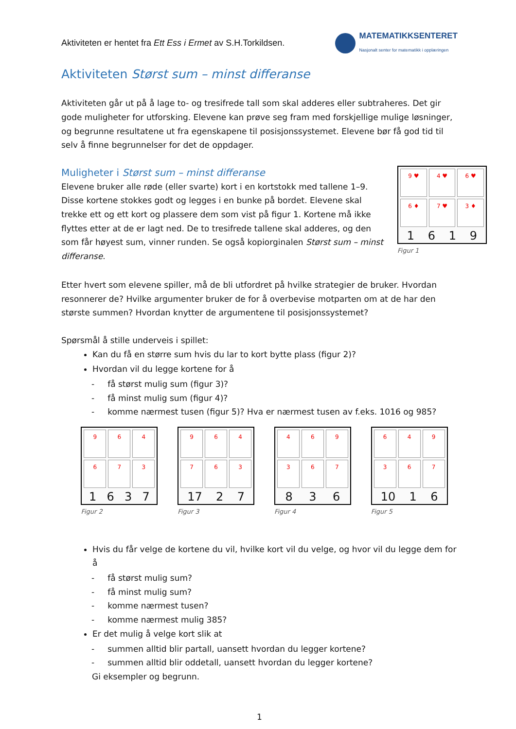Aktiviteten er hentet fra Ett Ess i Ermet av S.H.Torkildsen.
MATEMATIKKSENTERET
Nasjonalt senter for matematikk i opplæringen
Aktiviteten Størst sum – minst differanse
Aktiviteten går ut på å lage to- og tresifrede tall som skal adderes eller subtraheres. Det gir gode muligheter for utforsking. Elevene kan prøve seg fram med forskjellige mulige løsninger, og begrunne resultatene ut fra egenskapene til posisjonssystemet. Elevene bør få god tid til selv å finne begrunnelser for det de oppdager.
Muligheter i Størst sum – minst differanse
Elevene bruker alle røde (eller svarte) kort i en kortstokk med tallene 1–9. Disse kortene stokkes godt og legges i en bunke på bordet. Elevene skal trekke ett og ett kort og plassere dem som vist på figur 1. Kortene må ikke flyttes etter at de er lagt ned. De to tresifrede tallene skal adderes, og den som får høyest sum, vinner runden. Se også kopiorginalen Størst sum – minst differanse.
9 ♥
4 ♥
6 ♥
6 ♦
7 ♥
3 ♦
1619
Figur 1
Etter hvert som elevene spiller, må de bli utfordret på hvilke strategier de bruker. Hvordan resonnerer de? Hvilke argumenter bruker de for å overbevise motparten om at de har den største summen? Hvordan knytter de argumentene til posisjonssystemet?
Spørsmål å stille underveis i spillet:
Kan du få en større sum hvis du lar to kort bytte plass (figur 2)?
Hvordan vil du legge kortene for å
- få størst mulig sum (figur 3)?
- få minst mulig sum (figur 4)?
- komme nærmest tusen (figur 5)? Hva er nærmest tusen av f.eks. 1016 og 985?
9
6
4
6
7
3
1637
Figur 2
9
6
4
7
6
3
17 27
Figur 3
4
6
9
3
6
7
836
Figur 4
6
4
9
3
6
7
10 16
Figur 5
Hvis du får velge de kortene du vil, hvilke kort vil du velge, og hvor vil du legge dem for å
- få størst mulig sum?
- få minst mulig sum?
- komme nærmest tusen?
- komme nærmest mulig 385?
Er det mulig å velge kort slik at
- summen alltid blir partall, uansett hvordan du legger kortene?
- summen alltid blir oddetall, uansett hvordan du legger kortene?
Gi eksempler og begrunn.
1